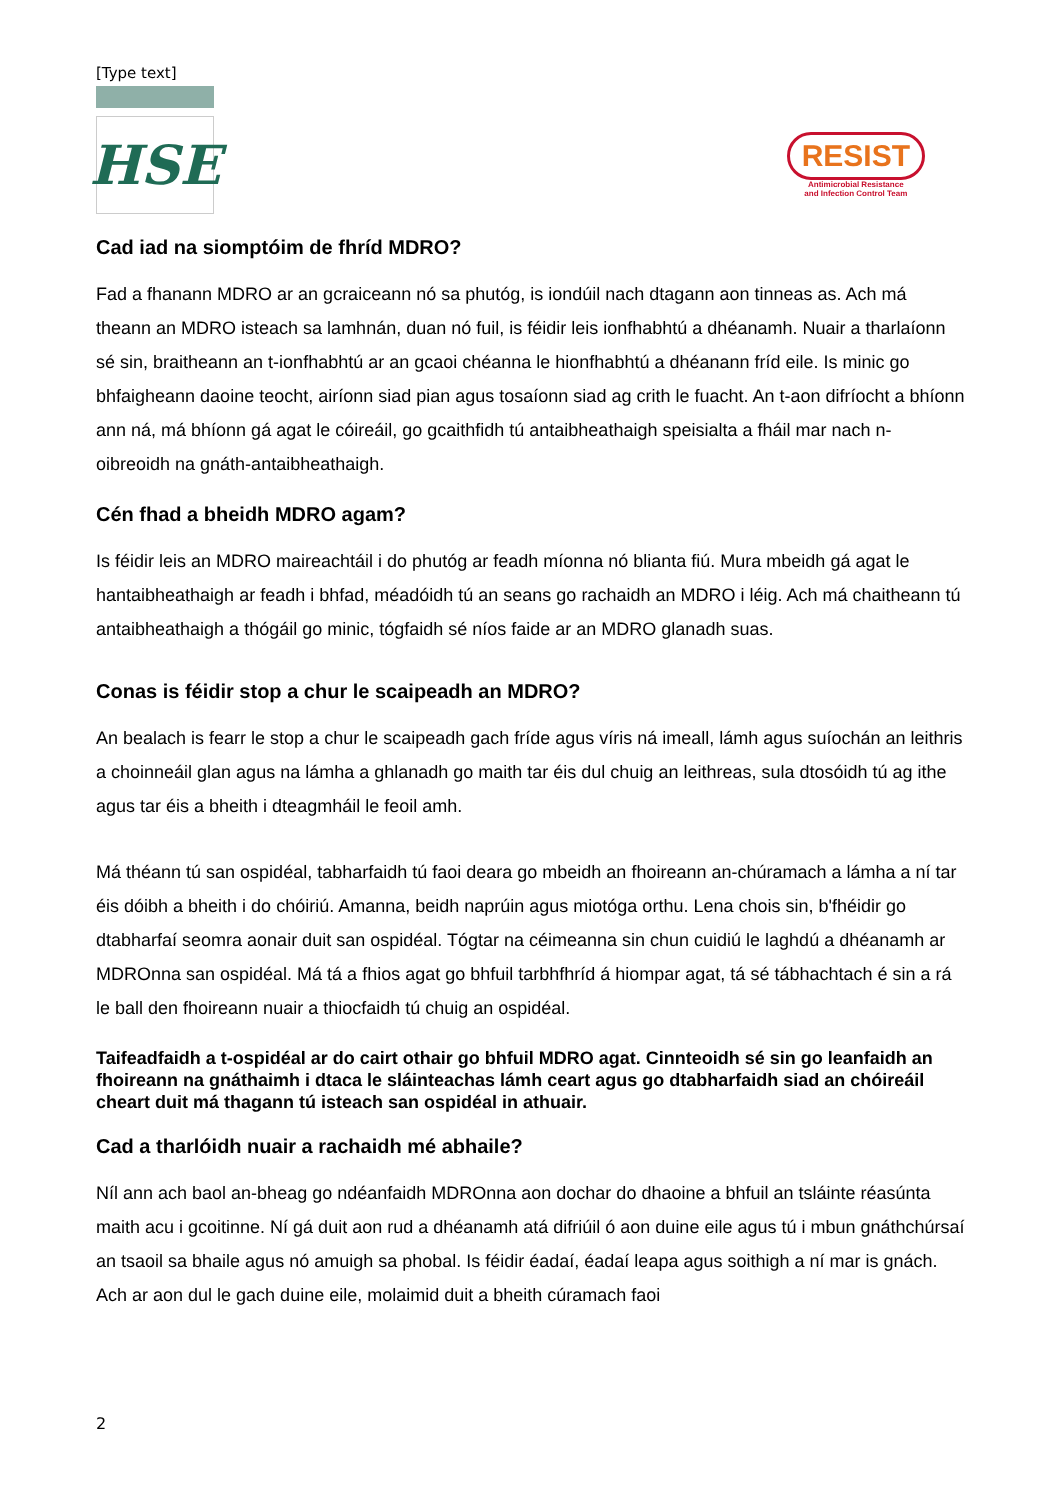[Type text]
HSE
RESIST
Antimicrobial Resistance
and Infection Control Team
Cad iad na siomptóim de fhríd MDRO?
Fad a fhanann MDRO ar an gcraiceann nó sa phutóg, is iondúil nach dtagann aon tinneas as. Ach má theann an MDRO isteach sa lamhnán, duan nó fuil, is féidir leis ionfhabhtú a dhéanamh. Nuair a tharlaíonn sé sin, braitheann an t-ionfhabhtú ar an gcaoi chéanna le hionfhabhtú a dhéanann fríd eile. Is minic go bhfaigheann daoine teocht, airíonn siad pian agus tosaíonn siad ag crith le fuacht. An t-aon difríocht a bhíonn ann ná, má bhíonn gá agat le cóireáil, go gcaithfidh tú antaibheathaigh speisialta a fháil mar nach n-oibreoidh na gnáth-antaibheathaigh.
Cén fhad a bheidh MDRO agam?
Is féidir leis an MDRO maireachtáil i do phutóg ar feadh míonna nó blianta fiú. Mura mbeidh gá agat le hantaibheathaigh ar feadh i bhfad, méadóidh tú an seans go rachaidh an MDRO i léig. Ach má chaitheann tú antaibheathaigh a thógáil go minic, tógfaidh sé níos faide ar an MDRO glanadh suas.
Conas is féidir stop a chur le scaipeadh an MDRO?
An bealach is fearr le stop a chur le scaipeadh gach fríde agus víris ná imeall, lámh agus suíochán an leithris a choinneáil glan agus na lámha a ghlanadh go maith tar éis dul chuig an leithreas, sula dtosóidh tú ag ithe agus tar éis a bheith i dteagmháil le feoil amh.
Má théann tú san ospidéal, tabharfaidh tú faoi deara go mbeidh an fhoireann an-chúramach a lámha a ní tar éis dóibh a bheith i do chóiriú. Amanna, beidh naprúin agus miotóga orthu. Lena chois sin, b'fhéidir go dtabharfaí seomra aonair duit san ospidéal. Tógtar na céimeanna sin chun cuidiú le laghdú a dhéanamh ar MDROnna san ospidéal. Má tá a fhios agat go bhfuil tarbhfhríd á hiompar agat, tá sé tábhachtach é sin a rá le ball den fhoireann nuair a thiocfaidh tú chuig an ospidéal.
Taifeadfaidh a t-ospidéal ar do cairt othair go bhfuil MDRO agat. Cinnteoidh sé sin go leanfaidh an fhoireann na gnáthaimh i dtaca le sláinteachas lámh ceart agus go dtabharfaidh siad an chóireáil cheart duit má thagann tú isteach san ospidéal in athuair.
Cad a tharlóidh nuair a rachaidh mé abhaile?
Níl ann ach baol an-bheag go ndéanfaidh MDROnna aon dochar do dhaoine a bhfuil an tsláinte réasúnta maith acu i gcoitinne. Ní gá duit aon rud a dhéanamh atá difriúil ó aon duine eile agus tú i mbun gnáthchúrsaí an tsaoil sa bhaile agus nó amuigh sa phobal. Is féidir éadaí, éadaí leapa agus soithigh a ní mar is gnách. Ach ar aon dul le gach duine eile, molaimid duit a bheith cúramach faoi
2